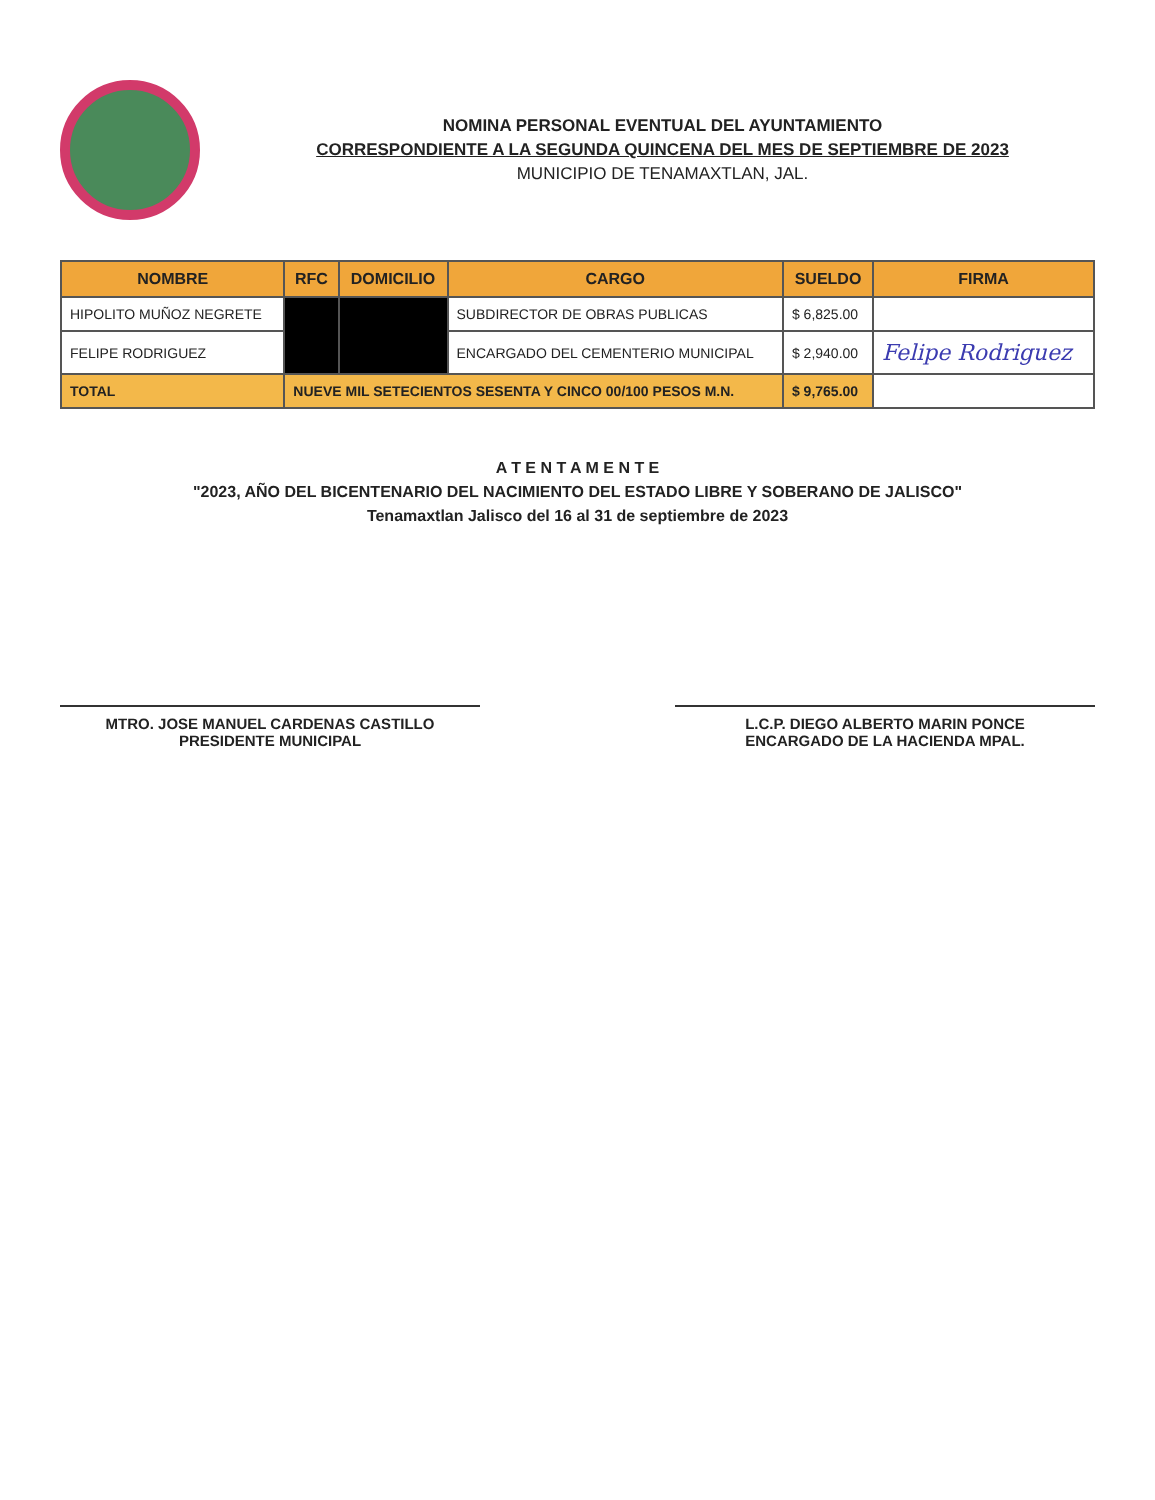NOMINA PERSONAL EVENTUAL DEL AYUNTAMIENTO
CORRESPONDIENTE A LA SEGUNDA QUINCENA DEL MES DE SEPTIEMBRE DE 2023
MUNICIPIO DE TENAMAXTLAN, JAL.
| NOMBRE | RFC | DOMICILIO | CARGO | SUELDO | FIRMA |
| --- | --- | --- | --- | --- | --- |
| HIPOLITO MUÑOZ NEGRETE | | | SUBDIRECTOR DE OBRAS PUBLICAS | $ 6,825.00 | |
| FELIPE RODRIGUEZ | | | ENCARGADO DEL CEMENTERIO MUNICIPAL | $ 2,940.00 | Felipe Rodriguez |
| TOTAL | NUEVE MIL SETECIENTOS SESENTA Y CINCO 00/100 PESOS M.N. | | | $ 9,765.00 | |
A T E N T A M E N T E
"2023, AÑO DEL BICENTENARIO DEL NACIMIENTO DEL ESTADO LIBRE Y SOBERANO DE JALISCO"
Tenamaxtlan Jalisco del 16 al 31 de septiembre de 2023
MTRO. JOSE MANUEL CARDENAS CASTILLO
PRESIDENTE MUNICIPAL
L.C.P. DIEGO ALBERTO MARIN PONCE
ENCARGADO DE LA HACIENDA MPAL.